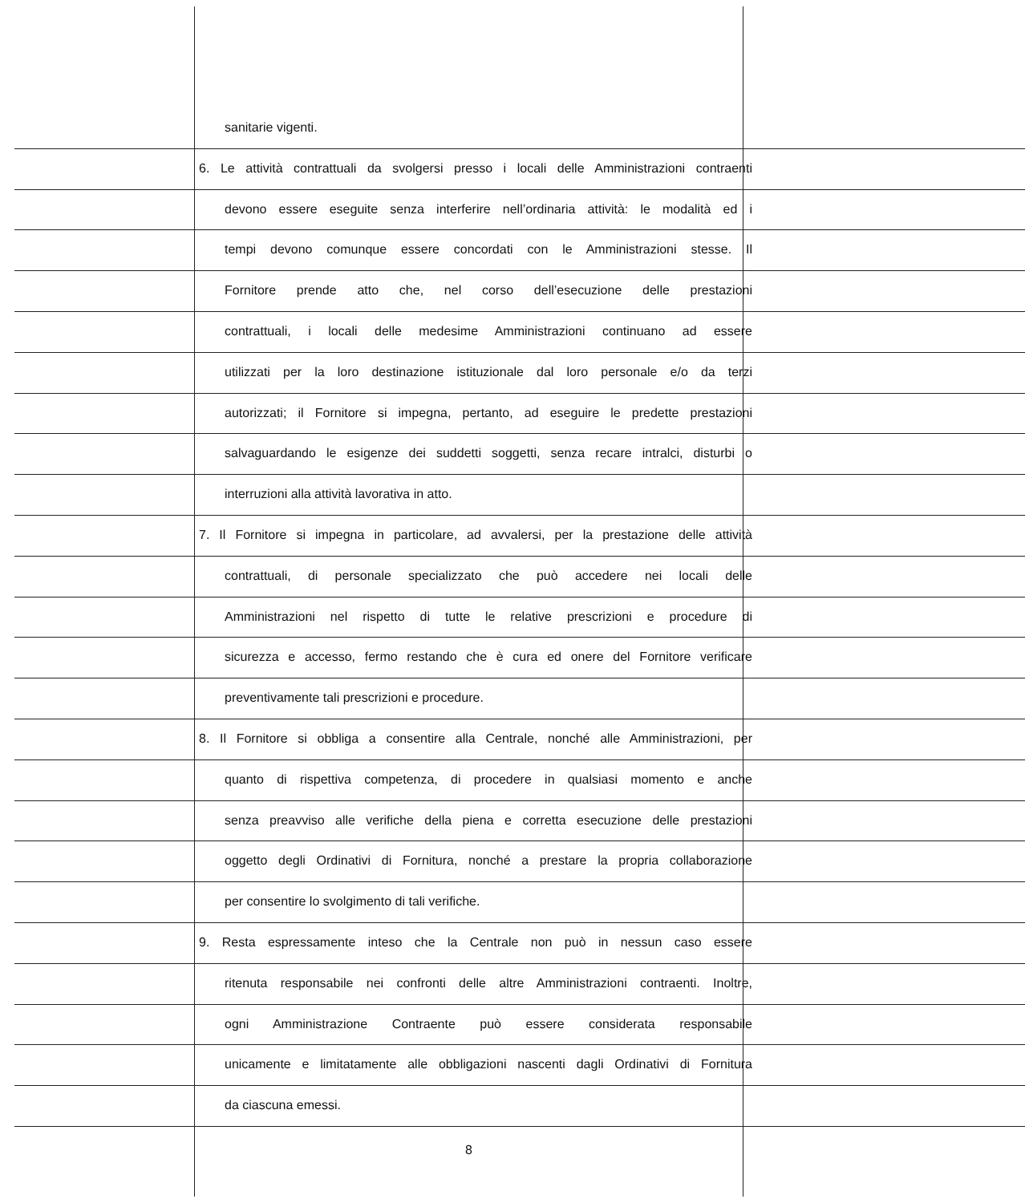sanitarie vigenti.
6. Le attività contrattuali da svolgersi presso i locali delle Amministrazioni contraenti
devono essere eseguite senza interferire nell’ordinaria attività: le modalità ed i
tempi devono comunque essere concordati con le Amministrazioni stesse. Il
Fornitore prende atto che, nel corso dell’esecuzione delle prestazioni
contrattuali, i locali delle medesime Amministrazioni continuano ad essere
utilizzati per la loro destinazione istituzionale dal loro personale e/o da terzi
autorizzati; il Fornitore si impegna, pertanto, ad eseguire le predette prestazioni
salvaguardando le esigenze dei suddetti soggetti, senza recare intralci, disturbi o
interruzioni alla attività lavorativa in atto.
7. Il Fornitore si impegna in particolare, ad avvalersi, per la prestazione delle attività
contrattuali, di personale specializzato che può accedere nei locali delle
Amministrazioni nel rispetto di tutte le relative prescrizioni e procedure di
sicurezza e accesso, fermo restando che è cura ed onere del Fornitore verificare
preventivamente tali prescrizioni e procedure.
8. Il Fornitore si obbliga a consentire alla Centrale, nonché alle Amministrazioni, per
quanto di rispettiva competenza, di procedere in qualsiasi momento e anche
senza preavviso alle verifiche della piena e corretta esecuzione delle prestazioni
oggetto degli Ordinativi di Fornitura, nonché a prestare la propria collaborazione
per consentire lo svolgimento di tali verifiche.
9. Resta espressamente inteso che la Centrale non può in nessun caso essere
ritenuta responsabile nei confronti delle altre Amministrazioni contraenti. Inoltre,
ogni Amministrazione Contraente può essere considerata responsabile
unicamente e limitatamente alle obbligazioni nascenti dagli Ordinativi di Fornitura
da ciascuna emessi.
8